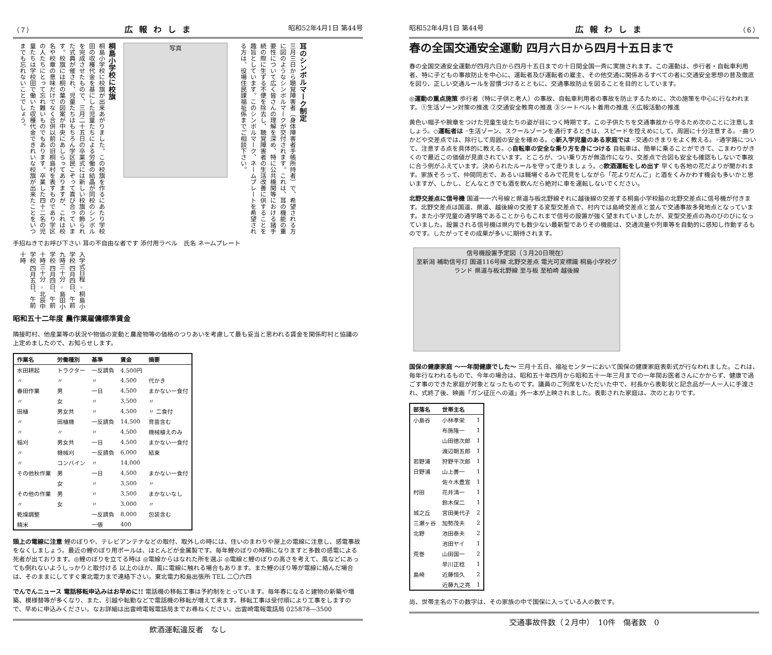（７） 広報わしま 昭和52年4月1日 第44号
桐島小学校に校旗
桐島小学校に校旗が出来あがりました。この校旗を作るにあたり学校田の収穫代金を基にした児童たちによる労働の結晶が同校のシンボルを完成させたもので、三月二十五日の卒業式には新しい校旗の飾られた式典が催され、児童たちはもちろん学区民こぞって喜び合っています。校旗には桐の葉の図案が中央にあしらってありますが、これは校名や校章の意味だけでなく合併以前の旧桐島村を表すものであり学区の人たちにとって忘れ難いものでもあります。卒業した四十二名の児童たちは学校田で働いた収穫代金できれいな校旗が出来たことをいつまでも忘れないことでしょう。
写真
耳のシンボルマーク制定
三月三日から聴覚障害者（身体障害者手帳所持者）で、希望される方に図のようなシンボルマークが交付されます。これは、耳の機能の重要性について広く皆さんの理解を深め、特に公共機関等における諸手続の際に生ずる不便を除去し、聴覚障害者の生活改善に供することを趣旨としています。このシンボルマーク、ネームプレートを希望される方は、役場住民課福祉係までご相談下さい。
手招ねきでお呼び下さい 耳の不自由な者です 添付用ラベル　氏名 ネームプレート
入学式日程 ◦桐島小学校 四月四日、午前九時三十分 ◦島田小学校 四月四日、午前十時三十分 ◦北辰中学校 四月五日、午前十時
昭和五十二年度 農作業雇傭標準賃金
隣接町村、他産業等の状況や物価の変動と農産物等の価格のつりあいを考慮して最も妥当と思われる賃金を関係町村と協議の上定めましたので、お知らせします。
| 作業名 | 労働種別 | 基準 | 賃金 | 摘要 |
| --- | --- | --- | --- | --- |
| 水田耕起 | トラクター | 一反請負 | 4,500円 | |
| 〃 | 〃 | 〃 | 4,500 | 代かき |
| 春田作業 | 男 | 一日 | 4,500 | まかない一食付 |
| 〃 | 女 | 〃 | 3,500 | 〃 |
| 田植 | 男女共 | 〃 | 4,500 | 〃 二食付 |
| 〃 | 田植機 | 一反請負 | 14,500 | 育苗含む |
| 〃 | 〃 | 〃 | 4,500 | 機械植えのみ |
| 稲刈 | 男女共 | 一日 | 4,500 | まかない一食付 |
| 〃 | 機械刈 | 一反請負 | 6,000 | 結束 |
| 〃 | コンバイン | 〃 | 14,000 | |
| その他秋作業 | 男 | 一日 | 4,500 | まかない一食付 |
| | 女 | 〃 | 3,500 | 〃 |
| その他の作業 | 男 | 〃 | 3,500 | まかないなし |
| 〃 | 女 | 〃 | 3,000 | 〃 |
| 乾燥調整 | | 一反請負 | 8,000 | 包装含む |
| 精米 | | 一俵 | 400 | |
頭上の電線に注意 鯉のぼりや、テレビアンテナなどの取付、取外しの時には、住いのまわりや屋上の電線に注意し、感電事故をなくしましょう。最近の鯉のぼり用ポールは、ほとんどが金属製です。毎年鯉のぼりの時期になりますと多数の感電による死者が出ております。◎鯉のぼりを立てる時は ◎電線からはなれた所を選ぶ ◎電線と鯉のぼりの高さを考えて、風などにあっても倒れないようしっかりと取付ける 以上のほか、風に電線に触れる場合もあります。また鯉のぼり等が電線に絡んだ場合は、そのままにしてすぐ東北電力まで連絡下さい。東北電力和島出張所 TEL 二〇六四
でんでんニュース 電話移転申込みはお早めに!! 電話機の移転工事は予約制をとっています。毎年春になると建物の新築や増築、模様替等が多くなり、また、引越や転勤などで電話機の移転が増えて来ます。移転工事は受付順により工事をしますので、早めに申込みください。なお詳細は出雲崎電報電話局までお尋ねください。出雲崎電報電話局 025878―3500
飲酒運転違反者　なし
昭和52年4月1日 第44号 広報わしま （６）
春の全国交通安全運動 四月六日から四月十五日まで
春の全国交通安全運動が四月六日から四月十五日までの十日間全国一斉に実施されます。この運動は、歩行者・自転車利用者、特に子どもの事故防止を中心に、運転者及び運転者の雇主、その他交通に関係あるすべての者に交通安全思想の普及徹底を図り、正しい交通ルールを習慣づけるとともに、交通事故防止を図ることを目的としています。
◎運動の重点施策 歩行者（特に子供と老人）の事故、自転車利用者の事故を防止するために、次の施策を中心に行なわれます。①生活ゾーン対策の推進 ②交通安全教育の推進 ③シートベルト着用の推進 ④広報活動の推進
黄色い帽子や腕章をつけた児童生徒たちの姿が目につく時期です。この子供たちを交通事故から守るため次のことに注意しましょう。◇運転者は ◦生活ゾーン、スクールゾーンを通行するときは、スピードを控えめにして、周囲に十分注意する。◦曲りかどや交差点では、除行して周囲の安全を確める。◇新入学児童のある家庭では ◦交通のきまりをよく教える。◦通学路について、注意する点を具体的に教える。◇自転車の安全な乗り方を身につける 自転車は、簡単に乗ることができて、こまわりがきくので最近この価値が見直されています。ところが、つい乗り方が無造作になり、交差点で合図も安全も確認もしないで事故に合う例がふえています。決められたルールを守って走りましょう。◇飲酒運転をしめ出す 早くも各地の花だよりが聞かれます。家族そろって、仲間同志で、あるいは職場ぐるみで花見をしながら「花よりだんご」と酒をくみかわす機会も多いかと思いますが、しかし、どんなときでも酒を飲んだら絶対に車を運転しないでください。
北野交差点に信号機 国道一一六号線と県道与板北野線それに越後線の交差する桐島小学校脇の北野交差点に信号機が付きます。北野交差点は国道、県道、越後線の交差する変型交差点で、村内では島崎交差点と並んで交通事故多発地点となっています。また小学児童の通学路であることからもこれまで信号の設置が強く望まれていましたが、変型交差点の為のびのびになっていました。設置される信号機は県内でも数少ない最新型でありその機能は、交通流量や列車等を自動的に感知し作動するものです。したがってその成果が多いに期待されます。
信号機設置予定図（３月20日現在）
至新潟 補助信号灯 国道116号線 北野交差点 電光可変標識 桐島小学校グランド 県道与板北野線 至与板 至柏崎 越後線
国保の健康家庭 〜一年間健康でした〜 三月十五日、福祉センターにおいて国保の健康家庭表彰式が行なわれました。これは、毎年行なわれるもので、今年の場合は、昭和五十年四月から昭和五十一年三月までの一年間お医者さんにかからず、健康で過ごす事のできた家庭が対象となったものです。議員のご列席をいただいた中で、村長から表彰状と記念品が一人一人に手渡され、式終了後、映画「ガン征圧への道」外一本が上映されました。表彰された家庭は、次のとおりです。
| 部落名 | 世帯主名 | |
| --- | --- | --- |
| 小島谷 | 小林孝栄 | 1 |
| | 布施隆一 | 1 |
| | 山田徳次郎 | 1 |
| | 渡辺朝五郎 | 1 |
| 若野浦 | 狩野平次郎 | 1 |
| 日野浦 | 山上善一 | 1 |
| | 佐々木豊宣 | 1 |
| 村田 | 花井清一 | 1 |
| | 鈴木保二 | 1 |
| 城之丘 | 宮田美代子 | 2 |
| 三瀬ヶ谷 | 加勢茂夫 | 2 |
| 北野 | 池田泰夫 | 2 |
| | 池田ヤイ | 1 |
| 荒巻 | 山田国一 | 2 |
| | 早川正稔 | 1 |
| 島崎 | 近藤恒久 | 2 |
| | 近藤九之亮 | 1 |
尚、世帯主名の下の数字は、その家族の中で国保に入っている人の数です。
交通事故件数（２月中）　10件　傷者数　0